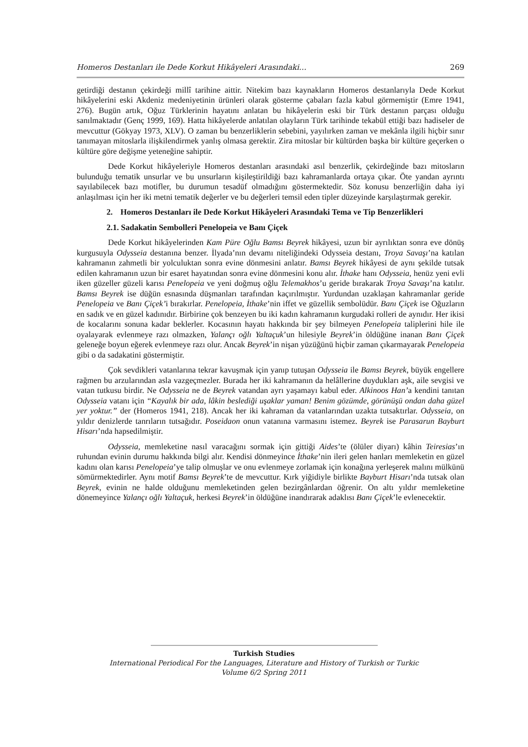Homeros Destanları ile Dede Korkut Hikâyeleri Arasındaki… 269
getirdiği destanın çekirdeği millî tarihine aittir. Nitekim bazı kaynakların Homeros destanlarıyla Dede Korkut hikâyelerini eski Akdeniz medeniyetinin ürünleri olarak gösterme çabaları fazla kabul görmemiştir (Emre 1941, 276). Bugün artık, Oğuz Türklerinin hayatını anlatan bu hikâyelerin eski bir Türk destanın parçası olduğu sanılmaktadır (Genç 1999, 169). Hatta hikâyelerde anlatılan olayların Türk tarihinde tekabül ettiği bazı hadiseler de mevcuttur (Gökyay 1973, XLV). O zaman bu benzerliklerin sebebini, yayılırken zaman ve mekânla ilgili hiçbir sınır tanımayan mitoslarla ilişkilendirmek yanlış olmasa gerektir. Zira mitoslar bir kültürden başka bir kültüre geçerken o kültüre göre değişme yeteneğine sahiptir.
Dede Korkut hikâyeleriyle Homeros destanları arasındaki asıl benzerlik, çekirdeğinde bazı mitosların bulunduğu tematik unsurlar ve bu unsurların kişileştirildiği bazı kahramanlarda ortaya çıkar. Öte yandan ayrıntı sayılabilecek bazı motifler, bu durumun tesadüf olmadığını göstermektedir. Söz konusu benzerliğin daha iyi anlaşılması için her iki metni tematik değerler ve bu değerleri temsil eden tipler düzeyinde karşılaştırmak gerekir.
2. Homeros Destanları ile Dede Korkut Hikâyeleri Arasındaki Tema ve Tip Benzerlikleri
2.1. Sadakatin Sembolleri Penelopeia ve Banı Çiçek
Dede Korkut hikâyelerinden Kam Püre Oğlu Bamsı Beyrek hikâyesi, uzun bir ayrılıktan sonra eve dönüş kurgusuyla Odysseia destanına benzer. İlyada’nın devamı niteliğindeki Odysseia destanı, Troya Savaşı’na katılan kahramanın zahmetli bir yolculuktan sonra evine dönmesini anlatır. Bamsı Beyrek hikâyesi de aynı şekilde tutsak edilen kahramanın uzun bir esaret hayatından sonra evine dönmesini konu alır. İthake hanı Odysseia, henüz yeni evli iken güzeller güzeli karısı Penelopeia ve yeni doğmuş oğlu Telemakhos’u geride bırakarak Troya Savaşı’na katılır. Bamsı Beyrek ise düğün esnasında düşmanları tarafından kaçırılmıştır. Yurdundan uzaklaşan kahramanlar geride Penelopeia ve Banı Çiçek’i bırakırlar. Penelopeia, İthake’nin iffet ve güzellik sembolüdür. Banı Çiçek ise Oğuzların en sadık ve en güzel kadınıdır. Birbirine çok benzeyen bu iki kadın kahramanın kurgudaki rolleri de aynıdır. Her ikisi de kocalarını sonuna kadar beklerler. Kocasının hayatı hakkında bir şey bilmeyen Penelopeia taliplerini hile ile oyalayarak evlenmeye razı olmazken, Yalançı oğlı Yaltaçuk’un hilesiyle Beyrek’in öldüğüne inanan Banı Çiçek geleneğe boyun eğerek evlenmeye razı olur. Ancak Beyrek’in nişan yüzüğünü hiçbir zaman çıkarmayarak Penelopeia gibi o da sadakatini göstermiştir.
Çok sevdikleri vatanlarına tekrar kavuşmak için yanıp tutuşan Odysseia ile Bamsı Beyrek, büyük engellere rağmen bu arzularından asla vazgeçmezler. Burada her iki kahramanın da helâllerine duydukları aşk, aile sevgisi ve vatan tutkusu birdir. Ne Odysseia ne de Beyrek vatandan ayrı yaşamayı kabul eder. Alkinoos Han’a kendini tanıtan Odysseia vatanı için “Kayalık bir ada, lâkin beslediği uşaklar yaman! Benim gözümde, görünüşü ondan daha güzel yer yoktur.” der (Homeros 1941, 218). Ancak her iki kahraman da vatanlarından uzakta tutsaktırlar. Odysseia, on yıldır denizlerde tanrıların tutsağıdır. Poseidaon onun vatanına varmasını istemez. Beyrek ise Parasarun Bayburt Hisarı’nda hapsedilmiştir.
Odysseia, memleketine nasıl varacağını sormak için gittiği Aides’te (ölüler diyarı) kâhin Teiresias’ın ruhundan evinin durumu hakkında bilgi alır. Kendisi dönmeyince İthake’nin ileri gelen hanları memleketin en güzel kadını olan karısı Penelopeia’ye talip olmuşlar ve onu evlenmeye zorlamak için konağına yerleşerek malını mülkünü sömürmektedirler. Aynı motif Bamsı Beyrek’te de mevcuttur. Kırk yiğidiyle birlikte Bayburt Hisarı’nda tutsak olan Beyrek, evinin ne halde olduğunu memleketinden gelen bezirgânlardan öğrenir. On altı yıldır memleketine dönemeyince Yalançı oğlı Yaltaçuk, herkesi Beyrek’in öldüğüne inandırarak adaklısı Banı Çiçek’le evlenecektir.
Turkish Studies
International Periodical For the Languages, Literature and History of Turkish or Turkic
Volume 6/2 Spring 2011